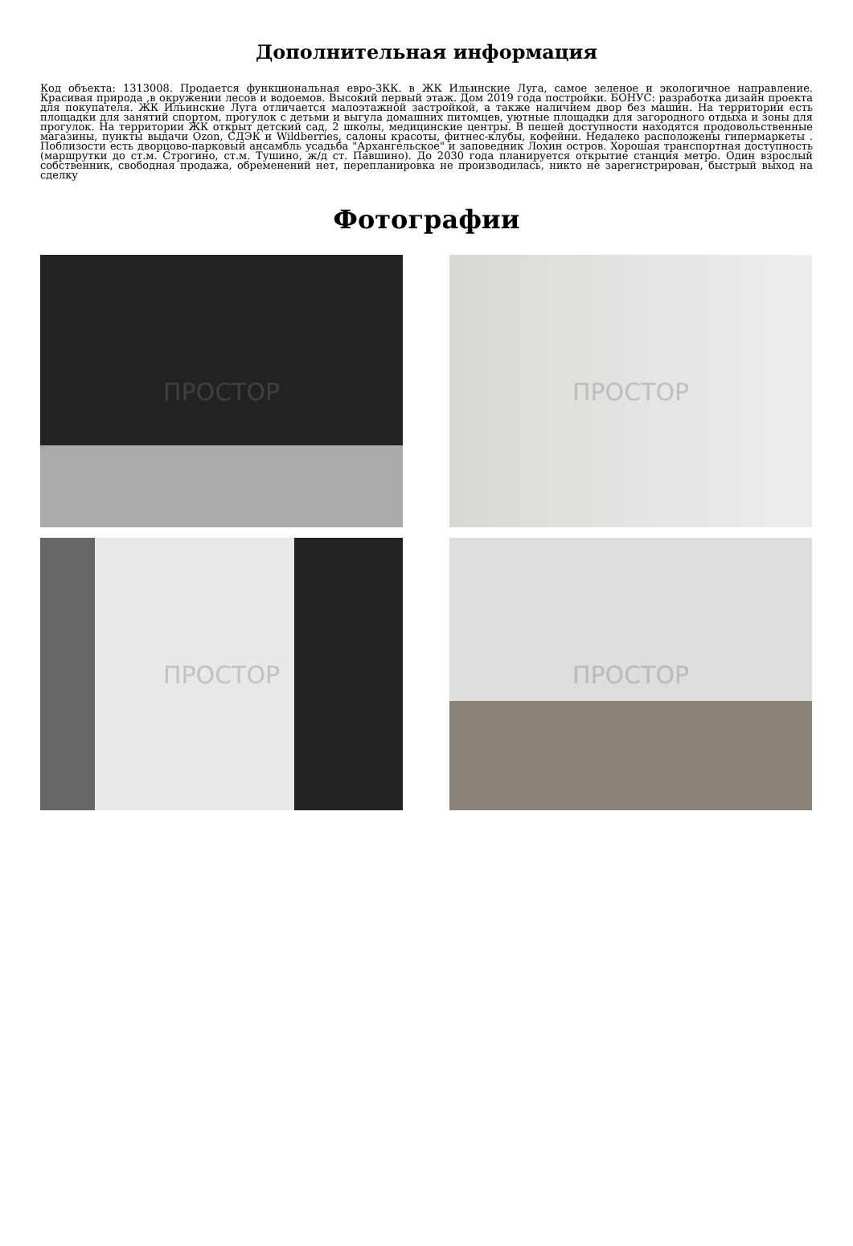Дополнительная информация
Код объекта: 1313008. Продается функциональная евро-3КК. в ЖК Ильинские Луга, самое зеленое и экологичное направление. Красивая природа ,в окружении лесов и водоемов. Высокий первый этаж. Дом 2019 года постройки. БОНУС: разработка дизайн проекта для покупателя. ЖК Ильинские Луга отличается малоэтажной застройкой, а также наличием двор без машин. На территории есть площадки для занятий спортом, прогулок с детьми и выгула домашних питомцев, уютные площадки для загородного отдыха и зоны для прогулок. На территории ЖК открыт детский сад, 2 школы, медицинские центры. В пешей доступности находятся продовольственные магазины, пункты выдачи Ozon, СДЭК и Wildberries, салоны красоты, фитнес-клубы, кофейни. Недалеко расположены гипермаркеты . Поблизости есть дворцово-парковый ансамбль усадьба "Архангельское" и заповедник Лохин остров. Хорошая транспортная доступность (маршрутки до ст.м. Строгино, ст.м. Тушино, ж/д ст. Павшино). До 2030 года планируется открытие станция метро. Один взрослый собственник, свободная продажа, обременений нет, перепланировка не производилась, никто не зарегистрирован, быстрый выход на сделку
Фотографии
ПРОСТОР
ПРОСТОР
ПРОСТОР
ПРОСТОР